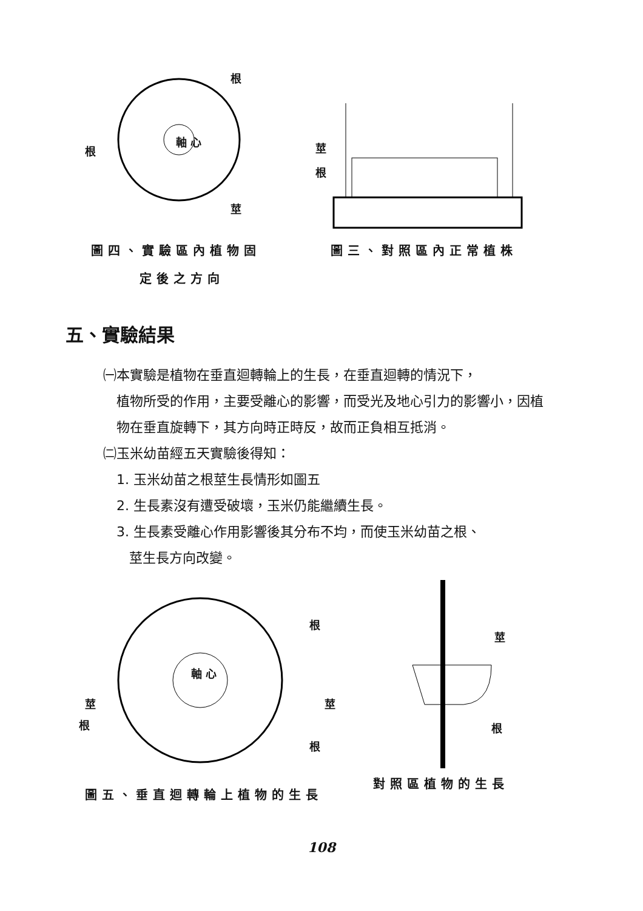根
根
軸 心
莖
莖
根
圖四、實驗區內植物固
定後之方向
圖三、對照區內正常植株
五、實驗結果
㈠本實驗是植物在垂直迴轉輪上的生長，在垂直迴轉的情況下，
植物所受的作用，主要受離心的影響，而受光及地心引力的影響小，因植物在垂直旋轉下，其方向時正時反，故而正負相互抵消。
㈡玉米幼苗經五天實驗後得知：
1. 玉米幼苗之根莖生長情形如圖五
2. 生長素沒有遭受破壞，玉米仍能繼續生長。
3. 生長素受離心作用影響後其分布不均，而使玉米幼苗之根、
莖生長方向改變。
根
軸 心
莖
根
莖
根
莖
根
圖五、垂直迴轉輪上植物的生長
對照區植物的生長
108